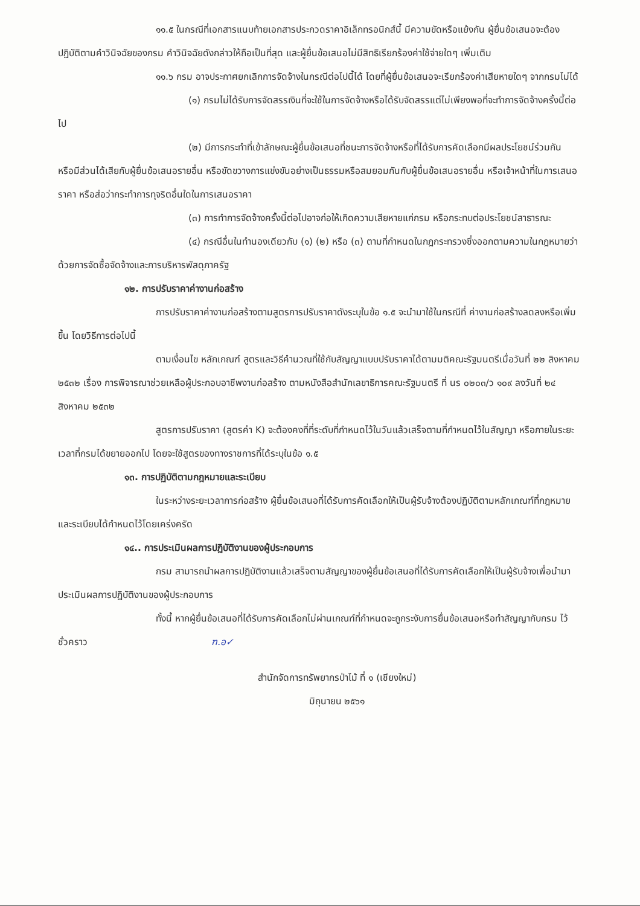๑๑.๕ ในกรณีที่เอกสารแนบท้ายเอกสารประกวดราคาอิเล็กทรอนิกส์นี้ มีความขัดหรือแย้งกัน ผู้ยื่นข้อเสนอจะต้องปฏิบัติตามคำวินิจฉัยของกรม คำวินิจฉัยดังกล่าวให้ถือเป็นที่สุด และผู้ยื่นข้อเสนอไม่มีสิทธิเรียกร้องค่าใช้จ่ายใดๆ เพิ่มเติม
๑๑.๖ กรม อาจประกาศยกเลิกการจัดจ้างในกรณีต่อไปนี้ได้ โดยที่ผู้ยื่นข้อเสนอจะเรียกร้องค่าเสียหายใดๆ จากกรมไม่ได้
(๑) กรมไม่ได้รับการจัดสรรเงินที่จะใช้ในการจัดจ้างหรือได้รับจัดสรรแต่ไม่เพียงพอที่จะทำการจัดจ้างครั้งนี้ต่อไป
(๒) มีการกระทำที่เข้าลักษณะผู้ยื่นข้อเสนอที่ชนะการจัดจ้างหรือที่ได้รับการคัดเลือกมีผลประโยชน์ร่วมกัน หรือมีส่วนได้เสียกับผู้ยื่นข้อเสนอรายอื่น หรือขัดขวางการแข่งขันอย่างเป็นธรรมหรือสมยอมกันกับผู้ยื่นข้อเสนอรายอื่น หรือเจ้าหน้าที่ในการเสนอราคา หรือส่อว่ากระทำการทุจริตอื่นใดในการเสนอราคา
(๓) การทำการจัดจ้างครั้งนี้ต่อไปอาจก่อให้เกิดความเสียหายแก่กรม หรือกระทบต่อประโยชน์สาธารณะ
(๔) กรณีอื่นในทำนองเดียวกับ (๑) (๒) หรือ (๓) ตามที่กำหนดในกฎกระทรวงซึ่งออกตามความในกฎหมายว่าด้วยการจัดซื้อจัดจ้างและการบริหารพัสดุภาครัฐ
๑๒. การปรับราคาค่างานก่อสร้าง
การปรับราคาค่างานก่อสร้างตามสูตรการปรับราคาดังระบุในข้อ ๑.๕ จะนำมาใช้ในกรณีที่ ค่างานก่อสร้างลดลงหรือเพิ่มขึ้น โดยวิธีการต่อไปนี้
ตามเงื่อนไข หลักเกณฑ์ สูตรและวิธีคำนวณที่ใช้กับสัญญาแบบปรับราคาได้ตามมติคณะรัฐมนตรีเมื่อวันที่ ๒๒ สิงหาคม ๒๕๓๒ เรื่อง การพิจารณาช่วยเหลือผู้ประกอบอาชีพงานก่อสร้าง ตามหนังสือสำนักเลขาธิการคณะรัฐมนตรี ที่ นร ๐๒๐๓/ว ๑๐๙ ลงวันที่ ๒๔ สิงหาคม ๒๕๓๒
สูตรการปรับราคา (สูตรค่า K) จะต้องคงที่ที่ระดับที่กำหนดไว้ในวันแล้วเสร็จตามที่กำหนดไว้ในสัญญา หรือภายในระยะเวลาที่กรมได้ขยายออกไป โดยจะใช้สูตรของทางราชการที่ได้ระบุในข้อ ๑.๕
๑๓. การปฏิบัติตามกฎหมายและระเบียบ
ในระหว่างระยะเวลาการก่อสร้าง ผู้ยื่นข้อเสนอที่ได้รับการคัดเลือกให้เป็นผู้รับจ้างต้องปฏิบัติตามหลักเกณฑ์ที่กฎหมายและระเบียบได้กำหนดไว้โดยเคร่งครัด
๑๔.. การประเมินผลการปฏิบัติงานของผู้ประกอบการ
กรม สามารถนำผลการปฏิบัติงานแล้วเสร็จตามสัญญาของผู้ยื่นข้อเสนอที่ได้รับการคัดเลือกให้เป็นผู้รับจ้างเพื่อนำมาประเมินผลการปฏิบัติงานของผู้ประกอบการ
ทั้งนี้ หากผู้ยื่นข้อเสนอที่ได้รับการคัดเลือกไม่ผ่านเกณฑ์ที่กำหนดจะถูกระงับการยื่นข้อเสนอหรือทำสัญญากับกรม ไว้ชั่วคราว ฑ.อ✓
สำนักจัดการทรัพยากรป่าไม้ ที่ ๑ (เชียงใหม่)
มิถุนายน ๒๕๖๑